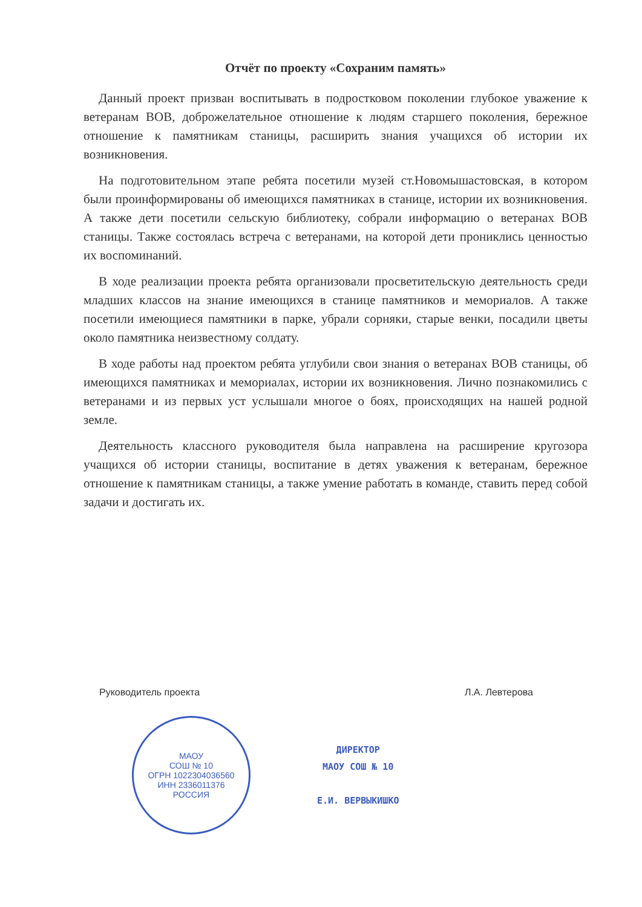Отчёт по проекту «Сохраним память»
Данный проект призван воспитывать в подростковом поколении глубокое уважение к ветеранам ВОВ, доброжелательное отношение к людям старшего поколения, бережное отношение к памятникам станицы, расширить знания учащихся об истории их возникновения.
На подготовительном этапе ребята посетили музей ст.Новомышастовская, в котором были проинформированы об имеющихся памятниках в станице, истории их возникновения. А также дети посетили сельскую библиотеку, собрали информацию о ветеранах ВОВ станицы. Также состоялась встреча с ветеранами, на которой дети прониклись ценностью их воспоминаний.
В ходе реализации проекта ребята организовали просветительскую деятельность среди младших классов на знание имеющихся в станице памятников и мемориалов. А также посетили имеющиеся памятники в парке, убрали сорняки, старые венки, посадили цветы около памятника неизвестному солдату.
В ходе работы над проектом ребята углубили свои знания о ветеранах ВОВ станицы, об имеющихся памятниках и мемориалах, истории их возникновения. Лично познакомились с ветеранами и из первых уст услышали многое о боях, происходящих на нашей родной земле.
Деятельность классного руководителя была направлена на расширение кругозора учащихся об истории станицы, воспитание в детях уважения к ветеранам, бережное отношение к памятникам станицы, а также умение работать в команде, ставить перед собой задачи и достигать их.
Руководитель проекта Л.А. Левтерова
МАОУ
СОШ № 10
ОГРН 1022304036560
ИНН 2336011376
РОССИЯ
ДИРЕКТОР
МАОУ СОШ № 10
Е.И. ВЕРВЫКИШКО